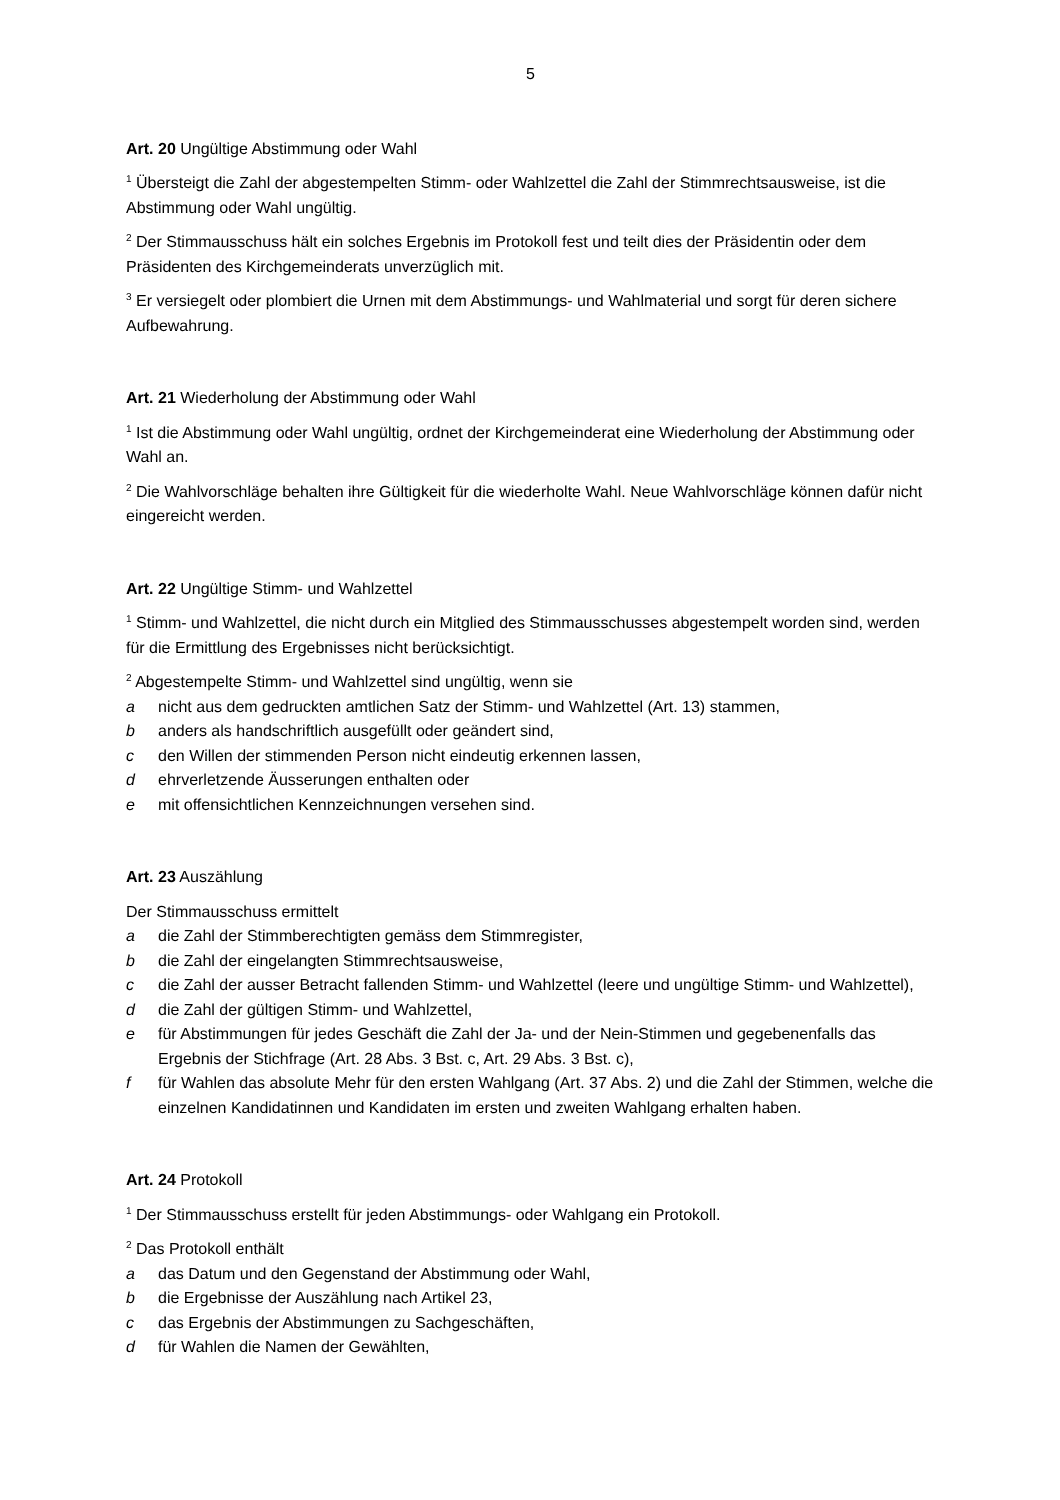5
Art. 20 Ungültige Abstimmung oder Wahl
<sup>1</sup> Übersteigt die Zahl der abgestempelten Stimm- oder Wahlzettel die Zahl der Stimmrechtsausweise, ist die Abstimmung oder Wahl ungültig.
<sup>2</sup> Der Stimmausschuss hält ein solches Ergebnis im Protokoll fest und teilt dies der Präsidentin oder dem Präsidenten des Kirchgemeinderats unverzüglich mit.
<sup>3</sup> Er versiegelt oder plombiert die Urnen mit dem Abstimmungs- und Wahlmaterial und sorgt für deren sichere Aufbewahrung.
Art. 21 Wiederholung der Abstimmung oder Wahl
<sup>1</sup> Ist die Abstimmung oder Wahl ungültig, ordnet der Kirchgemeinderat eine Wiederholung der Abstimmung oder Wahl an.
<sup>2</sup> Die Wahlvorschläge behalten ihre Gültigkeit für die wiederholte Wahl. Neue Wahlvorschläge können dafür nicht eingereicht werden.
Art. 22 Ungültige Stimm- und Wahlzettel
<sup>1</sup> Stimm- und Wahlzettel, die nicht durch ein Mitglied des Stimmausschusses abgestempelt worden sind, werden für die Ermittlung des Ergebnisses nicht berücksichtigt.
<sup>2</sup> Abgestempelte Stimm- und Wahlzettel sind ungültig, wenn sie
a nicht aus dem gedruckten amtlichen Satz der Stimm- und Wahlzettel (Art. 13) stammen,
b anders als handschriftlich ausgefüllt oder geändert sind,
c den Willen der stimmenden Person nicht eindeutig erkennen lassen,
d ehrverletzende Äusserungen enthalten oder
e mit offensichtlichen Kennzeichnungen versehen sind.
Art. 23 Auszählung
Der Stimmausschuss ermittelt
a die Zahl der Stimmberechtigten gemäss dem Stimmregister,
b die Zahl der eingelangten Stimmrechtsausweise,
c die Zahl der ausser Betracht fallenden Stimm- und Wahlzettel (leere und ungültige Stimm- und Wahlzettel),
d die Zahl der gültigen Stimm- und Wahlzettel,
e für Abstimmungen für jedes Geschäft die Zahl der Ja- und der Nein-Stimmen und gegebenenfalls das Ergebnis der Stichfrage (Art. 28 Abs. 3 Bst. c, Art. 29 Abs. 3 Bst. c),
f für Wahlen das absolute Mehr für den ersten Wahlgang (Art. 37 Abs. 2) und die Zahl der Stimmen, welche die einzelnen Kandidatinnen und Kandidaten im ersten und zweiten Wahlgang erhalten haben.
Art. 24 Protokoll
<sup>1</sup> Der Stimmausschuss erstellt für jeden Abstimmungs- oder Wahlgang ein Protokoll.
<sup>2</sup> Das Protokoll enthält
a das Datum und den Gegenstand der Abstimmung oder Wahl,
b die Ergebnisse der Auszählung nach Artikel 23,
c das Ergebnis der Abstimmungen zu Sachgeschäften,
d für Wahlen die Namen der Gewählten,